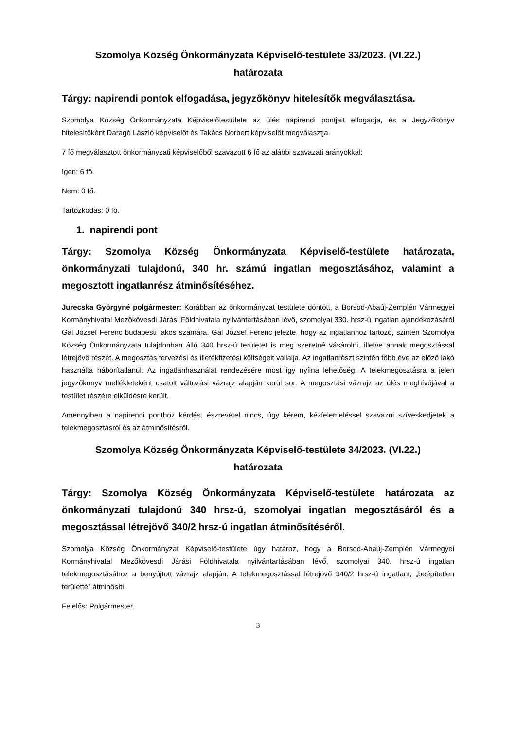Szomolya Község Önkormányzata Képviselő-testülete 33/2023. (VI.22.)
határozata
Tárgy: napirendi pontok elfogadása, jegyzőkönyv hitelesítők megválasztása.
Szomolya Község Önkormányzata Képviselőtestülete az ülés napirendi pontjait elfogadja, és a Jegyzőkönyv hitelesítőként Daragó László képviselőt és Takács Norbert képviselőt megválasztja.
7 fő megválasztott önkormányzati képviselőből szavazott 6 fő az alábbi szavazati arányokkal:
Igen: 6 fő.
Nem: 0 fő.
Tartózkodás: 0 fő.
1. napirendi pont
Tárgy: Szomolya Község Önkormányzata Képviselő-testülete határozata, önkormányzati tulajdonú, 340 hr. számú ingatlan megosztásához, valamint a megosztott ingatlanrész átminősítéséhez.
Jurecska Györgyné polgármester: Korábban az önkormányzat testülete döntött, a Borsod-Abaúj-Zemplén Vármegyei Kormányhivatal Mezőkövesdi Járási Földhivatala nyilvántartásában lévő, szomolyai 330. hrsz-ú ingatlan ajándékozásáról Gál József Ferenc budapesti lakos számára. Gál József Ferenc jelezte, hogy az ingatlanhoz tartozó, szintén Szomolya Község Önkormányzata tulajdonban álló 340 hrsz-ú területet is meg szeretné vásárolni, illetve annak megosztással létrejövő részét. A megosztás tervezési és illetékfizetési költségeit vállalja. Az ingatlanrészt szintén több éve az előző lakó használta háborítatlanul. Az ingatlanhasználat rendezésére most így nyílna lehetőség. A telekmegosztásra a jelen jegyzőkönyv mellékleteként csatolt változási vázrajz alapján kerül sor. A megosztási vázrajz az ülés meghívójával a testület részére elküldésre került.
Amennyiben a napirendi ponthoz kérdés, észrevétel nincs, úgy kérem, kézfelemeléssel szavazni szíveskedjetek a telekmegosztásról és az átminősítésről.
Szomolya Község Önkormányzata Képviselő-testülete 34/2023. (VI.22.)
határozata
Tárgy: Szomolya Község Önkormányzata Képviselő-testülete határozata az önkormányzati tulajdonú 340 hrsz-ú, szomolyai ingatlan megosztásáról és a megosztással létrejövő 340/2 hrsz-ú ingatlan átminősítéséről.
Szomolya Község Önkormányzat Képviselő-testülete úgy határoz, hogy a Borsod-Abaúj-Zemplén Vármegyei Kormányhivatal Mezőkövesdi Járási Földhivatala nyilvántartásában lévő, szomolyai 340. hrsz-ú ingatlan telekmegosztásához a benyújtott vázrajz alapján. A telekmegosztással létrejövő 340/2 hrsz-ú ingatlant, „beépítetlen területté” átminősíti.
Felelős: Polgármester.
3